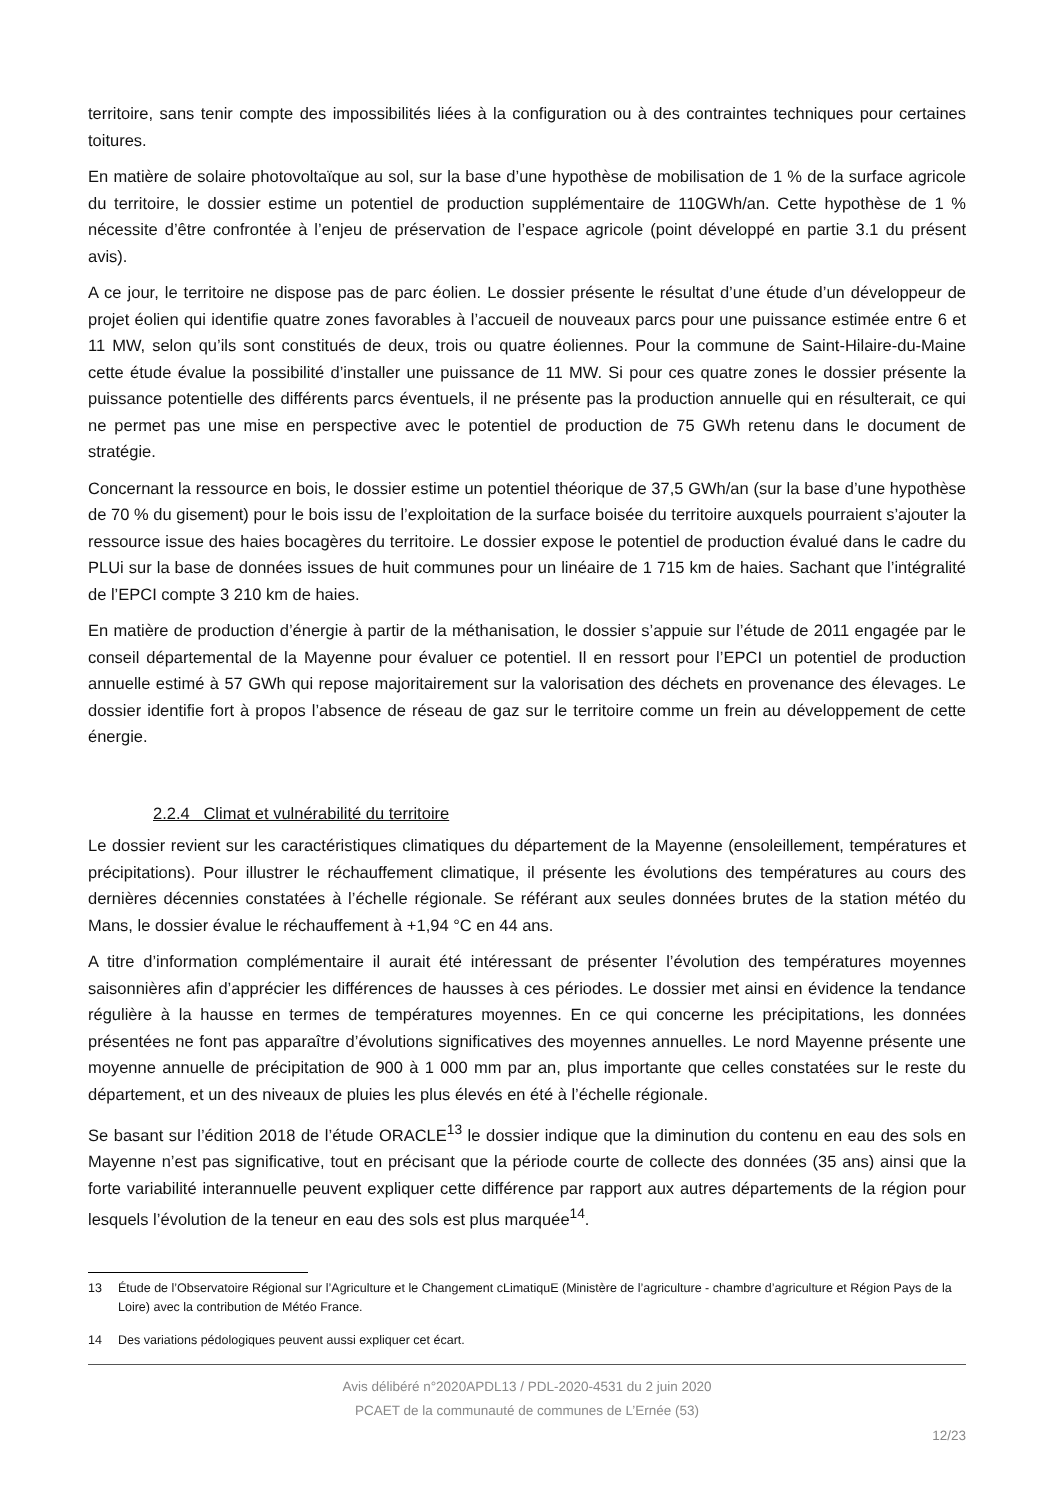territoire, sans tenir compte des impossibilités liées à la configuration ou à des contraintes techniques pour certaines toitures.
En matière de solaire photovoltaïque au sol, sur la base d’une hypothèse de mobilisation de 1 % de la surface agricole du territoire, le dossier estime un potentiel de production supplémentaire de 110GWh/an. Cette hypothèse de 1 % nécessite d’être confrontée à l’enjeu de préservation de l’espace agricole (point développé en partie 3.1 du présent avis).
A ce jour, le territoire ne dispose pas de parc éolien. Le dossier présente le résultat d’une étude d’un développeur de projet éolien qui identifie quatre zones favorables à l’accueil de nouveaux parcs pour une puissance estimée entre 6 et 11 MW, selon qu’ils sont constitués de deux, trois ou quatre éoliennes. Pour la commune de Saint-Hilaire-du-Maine cette étude évalue la possibilité d’installer une puissance de 11 MW. Si pour ces quatre zones le dossier présente la puissance potentielle des différents parcs éventuels, il ne présente pas la production annuelle qui en résulterait, ce qui ne permet pas une mise en perspective avec le potentiel de production de 75 GWh retenu dans le document de stratégie.
Concernant la ressource en bois, le dossier estime un potentiel théorique de 37,5 GWh/an (sur la base d’une hypothèse de 70 % du gisement) pour le bois issu de l’exploitation de la surface boisée du territoire auxquels pourraient s’ajouter la ressource issue des haies bocagères du territoire. Le dossier expose le potentiel de production évalué dans le cadre du PLUi sur la base de données issues de huit communes pour un linéaire de 1 715 km de haies. Sachant que l’intégralité de l’EPCI compte 3 210 km de haies.
En matière de production d’énergie à partir de la méthanisation, le dossier s’appuie sur l’étude de 2011 engagée par le conseil départemental de la Mayenne pour évaluer ce potentiel. Il en ressort pour l’EPCI un potentiel de production annuelle estimé à 57 GWh qui repose majoritairement sur la valorisation des déchets en provenance des élevages. Le dossier identifie fort à propos l’absence de réseau de gaz sur le territoire comme un frein au développement de cette énergie.
2.2.4 Climat et vulnérabilité du territoire
Le dossier revient sur les caractéristiques climatiques du département de la Mayenne (ensoleillement, températures et précipitations). Pour illustrer le réchauffement climatique, il présente les évolutions des températures au cours des dernières décennies constatées à l’échelle régionale. Se référant aux seules données brutes de la station météo du Mans, le dossier évalue le réchauffement à +1,94 °C en 44 ans.
A titre d’information complémentaire il aurait été intéressant de présenter l’évolution des températures moyennes saisonnières afin d’apprécier les différences de hausses à ces périodes. Le dossier met ainsi en évidence la tendance régulière à la hausse en termes de températures moyennes. En ce qui concerne les précipitations, les données présentées ne font pas apparaître d’évolutions significatives des moyennes annuelles. Le nord Mayenne présente une moyenne annuelle de précipitation de 900 à 1 000 mm par an, plus importante que celles constatées sur le reste du département, et un des niveaux de pluies les plus élevés en été à l’échelle régionale.
Se basant sur l’édition 2018 de l’étude ORACLE<sup>13</sup> le dossier indique que la diminution du contenu en eau des sols en Mayenne n’est pas significative, tout en précisant que la période courte de collecte des données (35 ans) ainsi que la forte variabilité interannuelle peuvent expliquer cette différence par rapport aux autres départements de la région pour lesquels l’évolution de la teneur en eau des sols est plus marquée<sup>14</sup>.
13 Étude de l’Observatoire Régional sur l’Agriculture et le Changement cLimatiquE (Ministère de l’agriculture - chambre d’agriculture et Région Pays de la Loire) avec la contribution de Météo France.
14 Des variations pédologiques peuvent aussi expliquer cet écart.
Avis délibéré n°2020APDL13 / PDL-2020-4531 du 2 juin 2020
PCAET de la communauté de communes de L’Ernée (53)
12/23